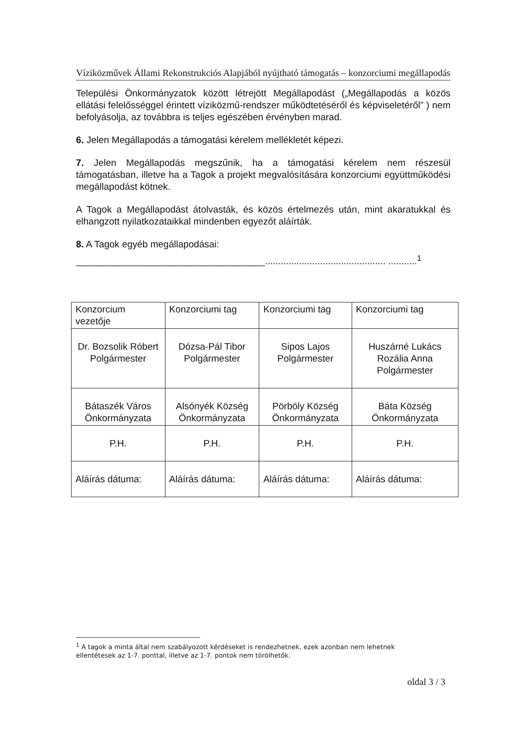Víziközművek Állami Rekonstrukciós Alapjából nyújtható támogatás – konzorciumi megállapodás
Települési Önkormányzatok között létrejött Megállapodást („Megállapodás a közös ellátási felelősséggel érintett víziközmű-rendszer működtetéséről és képviseletéről” ) nem befolyásolja, az továbbra is teljes egészében érvényben marad.
6. Jelen Megállapodás a támogatási kérelem mellékletét képezi.
7. Jelen Megállapodás megszűnik, ha a támogatási kérelem nem részesül támogatásban, illetve ha a Tagok a projekt megvalósítására konzorciumi együttműködési megállapodást kötnek.
A Tagok a Megállapodást átolvasták, és közös értelmezés után, mint akaratukkal és elhangzott nyilatkozataikkal mindenben egyezőt aláírták.
8. A Tagok egyéb megállapodásai:
____________________________________.............................................. ...........<sup>1</sup>
| Konzorcium vezetője | Konzorciumi tag | Konzorciumi tag | Konzorciumi tag |
| Dr. Bozsolik Róbert Polgármester | Dózsa-Pál Tibor Polgármester | Sipos Lajos Polgármester | Huszárné Lukács Rozália Anna Polgármester |
| Bátaszék Város Önkormányzata | Alsónyék Község Önkormányzata | Pörböly Község Önkormányzata | Báta Község Önkormányzata |
| P.H. | P.H. | P.H. | P.H. |
| Aláírás dátuma: | Aláírás dátuma: | Aláírás dátuma: | Aláírás dátuma: |
<sup>1</sup> A tagok a minta által nem szabályozott kérdéseket is rendezhetnek, ezek azonban nem lehetnek ellentétesek az 1-7. ponttal, illetve az 1-7. pontok nem törölhetők.
oldal 3 / 3